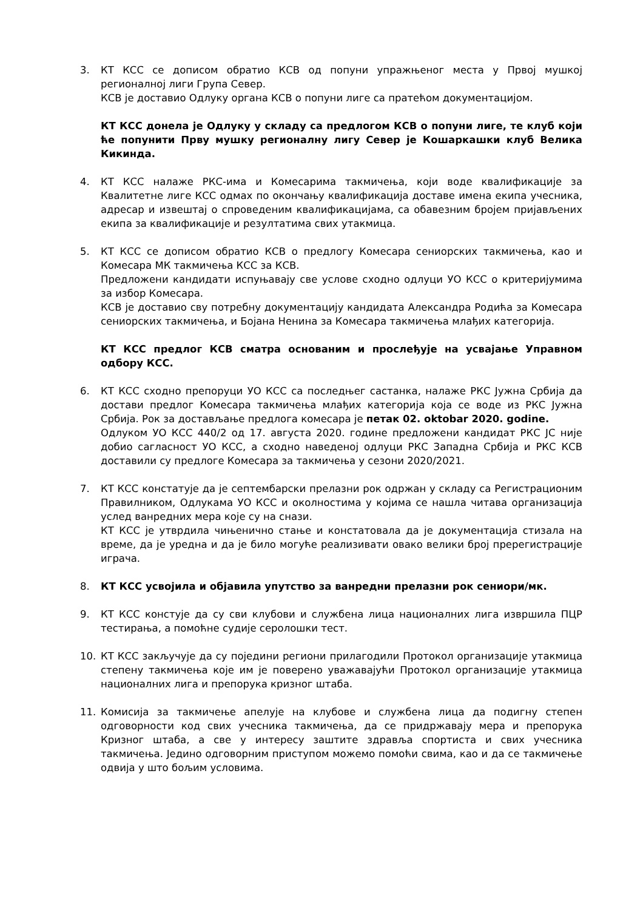3. КТ КСС се дописом обратио КСВ од попуни упражњеног места у Првој мушкој регионалној лиги Група Север.
КСВ је доставио Одлуку органа КСВ о попуни лиге са пратећом документацијом.
КТ КСС донела је Одлуку у складу са предлогом КСВ о попуни лиге, те клуб који ће попунити Прву мушку регионалну лигу Север је Кошаркашки клуб Велика Кикинда.
4. КТ КСС налаже РКС-има и Комесарима такмичења, који воде квалификације за Квалитетне лиге КСС одмах по окончању квалификација доставе имена екипа учесника, адресар и извештај о спроведеним квалификацијама, са обавезним бројем пријављених екипа за квалификације и резултатима свих утакмица.
5. КТ КСС се дописом обратио КСВ о предлогу Комесара сениорских такмичења, као и Комесара МК такмичења КСС за КСВ.
Предложени кандидати испуњавају све услове сходно одлуци УО КСС о критеријумима за избор Комесара.
КСВ је доставио сву потребну документацију кандидата Александра Родића за Комесара сениорских такмичења, и Бојана Ненина за Комесара такмичења млађих категорија.
КТ КСС предлог КСВ сматра основаним и прослеђује на усвајање Управном одбору КСС.
6. КТ КСС сходно препоруци УО КСС са последњег састанка, налаже РКС Јужна Србија да достави предлог Комесара такмичења млађих категорија која се воде из РКС Јужна Србија. Рок за достављање предлога комесара је петак 02. oktobar 2020. godine.
Одлуком УО КСС 440/2 од 17. августа 2020. године предложени кандидат РКС ЈС није добио сагласност УО КСС, а сходно наведеној одлуци РКС Западна Србија и РКС КСВ доставили су предлоге Комесара за такмичења у сезони 2020/2021.
7. КТ КСС констатује да је септембарски прелазни рок одржан у складу са Регистрационим Правилником, Одлукама УО КСС и околностима у којима се нашла читава организација услед ванредних мера које су на снази.
КТ КСС је утврдила чињенично стање и констатовала да је документација стизала на време, да је уредна и да је било могуће реализивати овако велики број пререгистрације играча.
8. КТ КСС усвојила и објавила упутство за ванредни прелазни рок сениори/мк.
9. КТ КСС констује да су сви клубови и службена лица националних лига извршила ПЦР тестирања, а помоћне судије серолошки тест.
10. КТ КСС закључује да су поједини региони прилагодили Протокол организације утакмица степену такмичења које им је поверено уважавајући Протокол организације утакмица националних лига и препорука кризног штаба.
11. Комисија за такмичење апелује на клубове и службена лица да подигну степен одговорности код свих учесника такмичења, да се придржавају мера и препорука Кризног штаба, а све у интересу заштите здравља спортиста и свих учесника такмичења. Једино одговорним приступом можемо помоћи свима, као и да се такмичење одвија у што бољим условима.